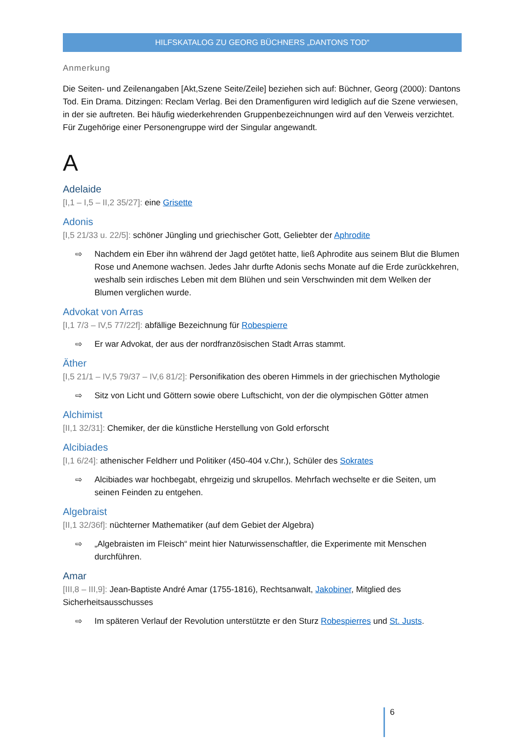HILFSKATALOG ZU GEORG BÜCHNERS „DANTONS TOD“
Anmerkung
Die Seiten- und Zeilenangaben [Akt,Szene Seite/Zeile] beziehen sich auf: Büchner, Georg (2000): Dantons Tod. Ein Drama. Ditzingen: Reclam Verlag. Bei den Dramenfiguren wird lediglich auf die Szene verwiesen, in der sie auftreten. Bei häufig wiederkehrenden Gruppenbezeichnungen wird auf den Verweis verzichtet. Für Zugehörige einer Personengruppe wird der Singular angewandt.
A
Adelaide
[I,1 – I,5 – II,2 35/27]: eine Grisette
Adonis
[I,5 21/33 u. 22/5]: schöner Jüngling und griechischer Gott, Geliebter der Aphrodite
⇨ Nachdem ein Eber ihn während der Jagd getötet hatte, ließ Aphrodite aus seinem Blut die Blumen Rose und Anemone wachsen. Jedes Jahr durfte Adonis sechs Monate auf die Erde zurückkehren, weshalb sein irdisches Leben mit dem Blühen und sein Verschwinden mit dem Welken der Blumen verglichen wurde.
Advokat von Arras
[I,1 7/3 – IV,5 77/22f]: abfällige Bezeichnung für Robespierre
⇨ Er war Advokat, der aus der nordfranzösischen Stadt Arras stammt.
Äther
[I,5 21/1 – IV,5 79/37 – IV,6 81/2]: Personifikation des oberen Himmels in der griechischen Mythologie
⇨ Sitz von Licht und Göttern sowie obere Luftschicht, von der die olympischen Götter atmen
Alchimist
[II,1 32/31]: Chemiker, der die künstliche Herstellung von Gold erforscht
Alcibiades
[I,1 6/24]: athenischer Feldherr und Politiker (450-404 v.Chr.), Schüler des Sokrates
⇨ Alcibiades war hochbegabt, ehrgeizig und skrupellos. Mehrfach wechselte er die Seiten, um seinen Feinden zu entgehen.
Algebraist
[II,1 32/36f]: nüchterner Mathematiker (auf dem Gebiet der Algebra)
⇨ „Algebraisten im Fleisch“ meint hier Naturwissenschaftler, die Experimente mit Menschen durchführen.
Amar
[III,8 – III,9]: Jean-Baptiste André Amar (1755-1816), Rechtsanwalt, Jakobiner, Mitglied des Sicherheitsausschusses
⇨ Im späteren Verlauf der Revolution unterstützte er den Sturz Robespierres und St. Justs.
6